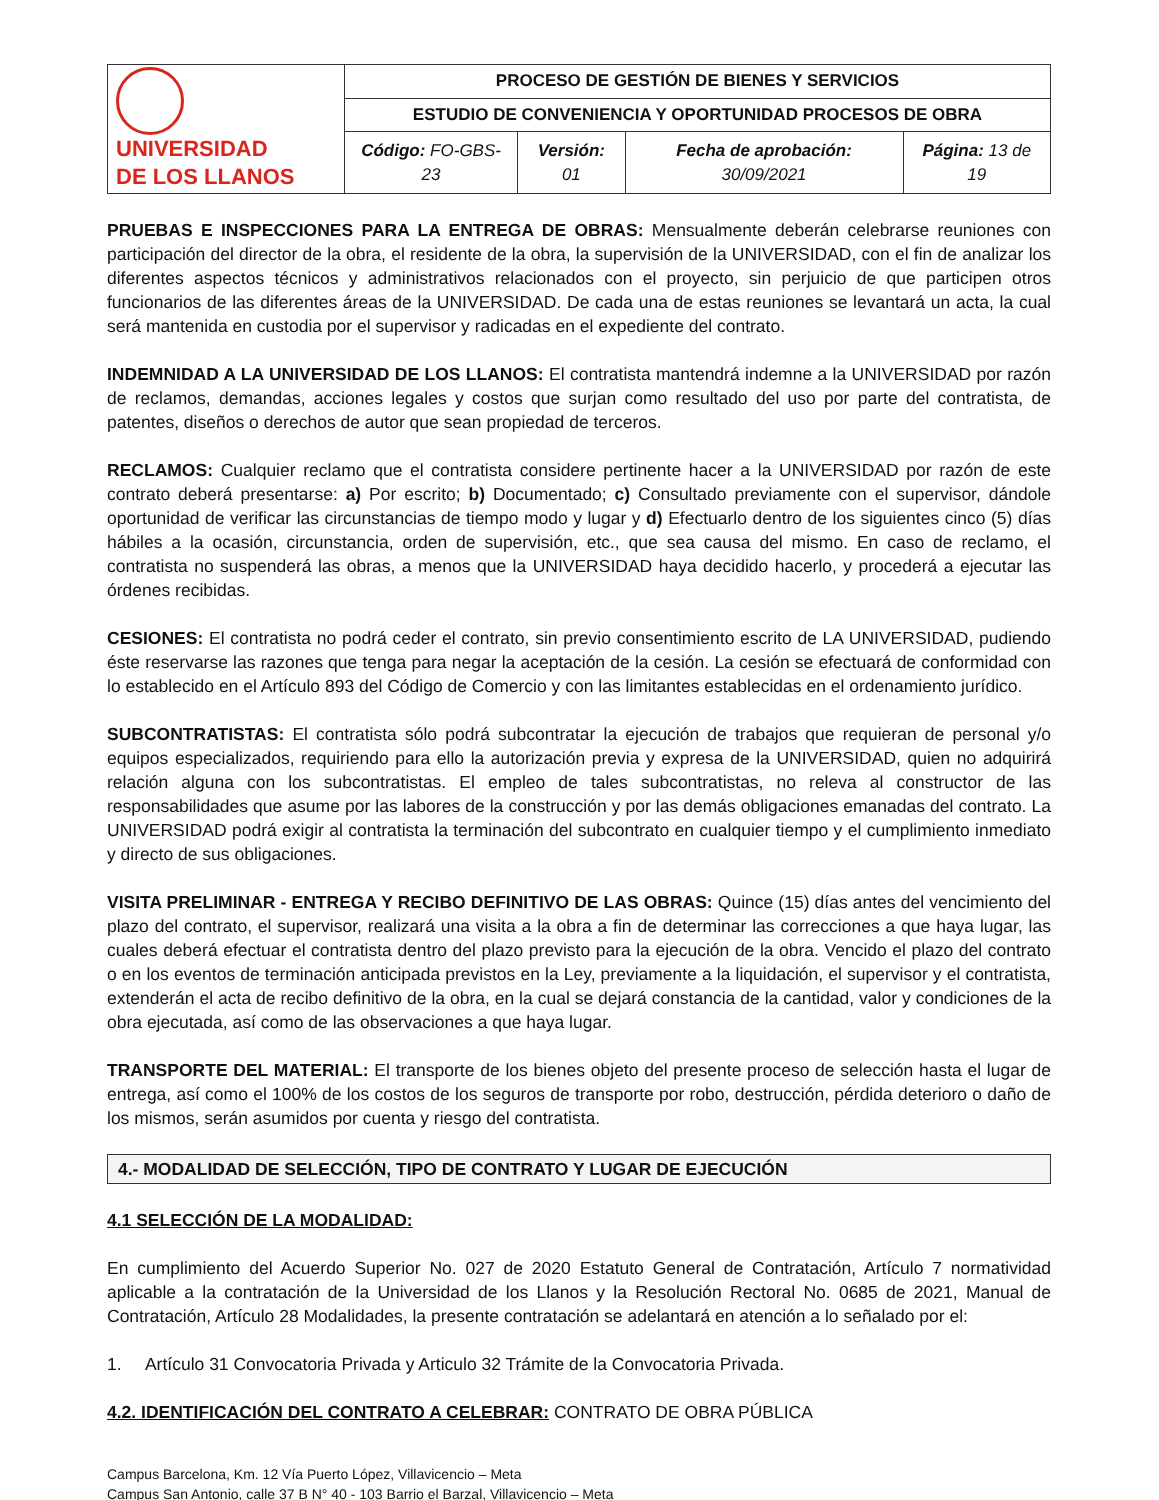| UNIVERSIDAD DE LOS LLANOS | PROCESO DE GESTIÓN DE BIENES Y SERVICIOS | | | |
| | ESTUDIO DE CONVENIENCIA Y OPORTUNIDAD PROCESOS DE OBRA | | | |
| | Código: FO-GBS-23 | Versión: 01 | Fecha de aprobación: 30/09/2021 | Página: 13 de 19 |
PRUEBAS E INSPECCIONES PARA LA ENTREGA DE OBRAS: Mensualmente deberán celebrarse reuniones con participación del director de la obra, el residente de la obra, la supervisión de la UNIVERSIDAD, con el fin de analizar los diferentes aspectos técnicos y administrativos relacionados con el proyecto, sin perjuicio de que participen otros funcionarios de las diferentes áreas de la UNIVERSIDAD. De cada una de estas reuniones se levantará un acta, la cual será mantenida en custodia por el supervisor y radicadas en el expediente del contrato.
INDEMNIDAD A LA UNIVERSIDAD DE LOS LLANOS: El contratista mantendrá indemne a la UNIVERSIDAD por razón de reclamos, demandas, acciones legales y costos que surjan como resultado del uso por parte del contratista, de patentes, diseños o derechos de autor que sean propiedad de terceros.
RECLAMOS: Cualquier reclamo que el contratista considere pertinente hacer a la UNIVERSIDAD por razón de este contrato deberá presentarse: a) Por escrito; b) Documentado; c) Consultado previamente con el supervisor, dándole oportunidad de verificar las circunstancias de tiempo modo y lugar y d) Efectuarlo dentro de los siguientes cinco (5) días hábiles a la ocasión, circunstancia, orden de supervisión, etc., que sea causa del mismo. En caso de reclamo, el contratista no suspenderá las obras, a menos que la UNIVERSIDAD haya decidido hacerlo, y procederá a ejecutar las órdenes recibidas.
CESIONES: El contratista no podrá ceder el contrato, sin previo consentimiento escrito de LA UNIVERSIDAD, pudiendo éste reservarse las razones que tenga para negar la aceptación de la cesión. La cesión se efectuará de conformidad con lo establecido en el Artículo 893 del Código de Comercio y con las limitantes establecidas en el ordenamiento jurídico.
SUBCONTRATISTAS: El contratista sólo podrá subcontratar la ejecución de trabajos que requieran de personal y/o equipos especializados, requiriendo para ello la autorización previa y expresa de la UNIVERSIDAD, quien no adquirirá relación alguna con los subcontratistas. El empleo de tales subcontratistas, no releva al constructor de las responsabilidades que asume por las labores de la construcción y por las demás obligaciones emanadas del contrato. La UNIVERSIDAD podrá exigir al contratista la terminación del subcontrato en cualquier tiempo y el cumplimiento inmediato y directo de sus obligaciones.
VISITA PRELIMINAR - ENTREGA Y RECIBO DEFINITIVO DE LAS OBRAS: Quince (15) días antes del vencimiento del plazo del contrato, el supervisor, realizará una visita a la obra a fin de determinar las correcciones a que haya lugar, las cuales deberá efectuar el contratista dentro del plazo previsto para la ejecución de la obra. Vencido el plazo del contrato o en los eventos de terminación anticipada previstos en la Ley, previamente a la liquidación, el supervisor y el contratista, extenderán el acta de recibo definitivo de la obra, en la cual se dejará constancia de la cantidad, valor y condiciones de la obra ejecutada, así como de las observaciones a que haya lugar.
TRANSPORTE DEL MATERIAL: El transporte de los bienes objeto del presente proceso de selección hasta el lugar de entrega, así como el 100% de los costos de los seguros de transporte por robo, destrucción, pérdida deterioro o daño de los mismos, serán asumidos por cuenta y riesgo del contratista.
4.- MODALIDAD DE SELECCIÓN, TIPO DE CONTRATO Y LUGAR DE EJECUCIÓN
4.1 SELECCIÓN DE LA MODALIDAD:
En cumplimiento del Acuerdo Superior No. 027 de 2020 Estatuto General de Contratación, Artículo 7 normatividad aplicable a la contratación de la Universidad de los Llanos y la Resolución Rectoral No. 0685 de 2021, Manual de Contratación, Artículo 28 Modalidades, la presente contratación se adelantará en atención a lo señalado por el:
1. Artículo 31 Convocatoria Privada y Articulo 32 Trámite de la Convocatoria Privada.
4.2. IDENTIFICACIÓN DEL CONTRATO A CELEBRAR: CONTRATO DE OBRA PÚBLICA
Campus Barcelona, Km. 12 Vía Puerto López, Villavicencio – Meta
Campus San Antonio, calle 37 B N° 40 - 103 Barrio el Barzal, Villavicencio – Meta